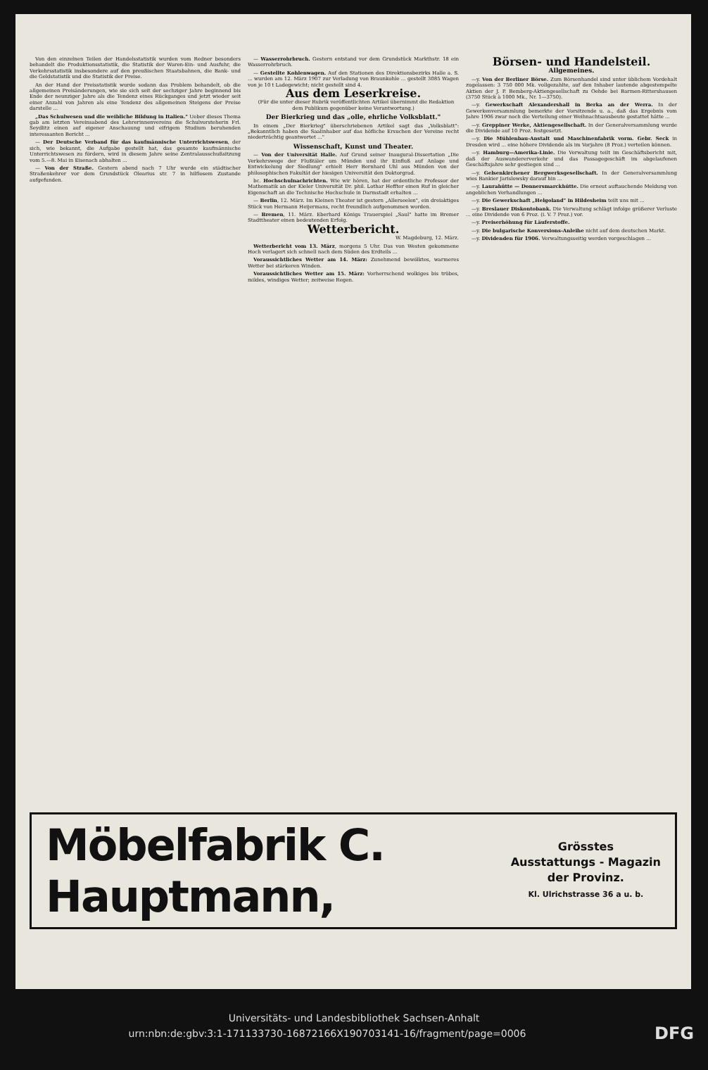Von den einzelnen Teilen der Handelsstatistik wurden vom Redner besonders behandelt die Produktionsstatistik, die Statistik der Waren-Ein- und Ausfuhr, die Verkehrsstatistik insbesondere auf den preußischen Staatsbahnen, die Bank- und die Geldstatistik und die Statistik der Preise.
An der Hand der Preisstatistik wurde sodann das Problem behandelt, ob die allgemeinen Preisänderungen, wie sie sich seit der sechziger Jahre beginnend bis Ende der neunziger Jahre als die Tendenz eines Rückganges und jetzt wieder seit einer Anzahl von Jahren als eine Tendenz des allgemeinen Steigens der Preise darstelle ...
„Das Schulwesen und die weibliche Bildung in Italien." Ueber dieses Thema gab am letzten Vereinsabend des Lehrerinnenvereins die Schulvorsteherin Frl. Seydlitz einen auf eigener Anschauung und eifrigem Studium beruhenden interessanten Bericht ...
— Der Deutsche Verband für das kaufmännische Unterrichtswesen, der sich, wie bekannt, die Aufgabe gestellt hat, das gesamte kaufmännische Unterrichtswesen zu fördern, wird in diesem Jahre seine Zentralausschußsitzung vom 5.—8. Mai in Eisenach abhalten ...
— Von der Straße. Gestern abend nach 7 Uhr wurde ein städtischer Straßenkehrer vor dem Grundstück Olearius str. 7 in hilflosem Zustande aufgefunden.
— Wasserrohrbruch. Gestern entstand vor dem Grundstück Markthstr. 18 ein Wasserrohrbruch.
— Gestellte Kohlenwagen. Auf den Stationen des Direktionsbezirks Halle a. S. ... wurden am 12. März 1907 zur Verladung von Braunkohle ... gestellt 3085 Wagen von je 10 t Ladegewicht; nicht gestellt sind 4.
Aus dem Leserkreise.
(Für die unter dieser Rubrik veröffentlichten Artikel übernimmt die Redaktion dem Publikum gegenüber keine Verantwortung.)
Der Bierkrieg und das „olle, ehrliche Volksblatt."
In einem „Der Bierkrieg" überschriebenen Artikel sagt das „Volksblatt": „Bekanntlich haben die Saalinhaber auf das höfliche Ersuchen der Vereine recht niederträchtig geantwortet ..."
Wissenschaft, Kunst und Theater.
— Von der Universität Halle. Auf Grund seiner Inaugural-Dissertation „Die Verkehrswege der Flußtäler um Münden und ihr Einfluß auf Anlage und Entwickelung der Siedlung" erhielt Herr Bernhard Uhl aus Münden von der philosophischen Fakultät der hiesigen Universität den Doktorgrad.
bc. Hochschulnachrichten. Wie wir hören, hat der ordentliche Professor der Mathematik an der Kieler Universität Dr. phil. Lothar Heffter einen Ruf in gleicher Eigenschaft an die Technische Hochschule in Darmstadt erhalten ...
— Berlin, 12. März. Im Kleinen Theater ist gestern „Allerseelen", ein dreiaktiges Stück von Hermann Heijermans, recht freundlich aufgenommen worden.
— Bremen, 11. März. Eberhard Königs Trauerspiel „Saul" hatte im Bremer Stadttheater einen bedeutenden Erfolg.
Wetterbericht.
W. Magdeburg, 12. März.
Wetterbericht vom 13. März, morgens 5 Uhr. Das von Westen gekommene Hoch verlagert sich schnell nach dem Süden des Erdteils ...
Voraussichtliches Wetter am 14. März: Zunehmend bewölktes, warmeres Wetter bei stärkeren Winden.
Voraussichtliches Wetter am 15. März: Vorherrschend wolkiges bis trübes, mildes, windiges Wetter; zeitweise Regen.
Börsen- und Handelsteil.
Allgemeines.
—y. Von der Berliner Börse. Zum Börsenhandel sind unter üblichem Vordehalt zugelassen: 3 750 000 Mk. vollgezahlte, auf den Inhaber lautende abgestempelte Aktien der J. P. Bemberg-Aktiengesellschaft zu Oehde bei Barmen-Rittershausen (3750 Stück à 1000 Mk., Nr. 1—3750).
—y. Gewerkschaft Alexandershall in Berka an der Werra. In der Gewerkenversammlung bemerkte der Vorsitzende u. a., daß das Ergebnis vom Jahre 1906 zwar noch die Verteilung einer Weihnachtsausbeute gestattet hätte ...
—y. Greppiner Werke, Aktiengesellschaft. In der Generalversammlung wurde die Dividende auf 10 Proz. festgesetzt.
—y. Die Mühlenbau-Anstalt und Maschinenfabrik vorm. Gebr. Seck in Dresden wird ... eine höhere Dividende als im Vorjahre (8 Proz.) verteilen können.
—y. Hamburg—Amerika-Linie. Die Verwaltung teilt im Geschäftsbericht mit, daß der Auswandererverkehr und das Passagegeschäft im abgelaufenen Geschäftsjahre sehr gestiegen sind ...
—y. Gelsenkirchener Bergwerksgesellschaft. In der Generalversammlung wies Bankier Jarislowsky darauf hin ...
—y. Laurahütte — Donnersmarckhütte. Die erneut auftauchende Meldung von angeblichen Verhandlungen ...
—y. Die Gewerkschaft „Helgoland" in Hildesheim teilt uns mit ...
—y. Breslauer Diskontobank. Die Verwaltung schlägt infolge größerer Verluste ... eine Dividende von 6 Proz. (i. V. 7 Proz.) vor.
—y. Preiserhöhung für Läuferstoffe.
—y. Die bulgarische Konversions-Anleihe nicht auf dem deutschen Markt.
—y. Dividenden für 1906. Verwaltungsseitig werden vorgeschlagen ...
Möbelfabrik C. Hauptmann,
Grösstes
Ausstattungs - Magazin
der Provinz.
Kl. Ulrichstrasse 36 a u. b.
Universitäts- und Landesbibliothek Sachsen-Anhalt
urn:nbn:de:gbv:3:1-171133730-16872166X190703141-16/fragment/page=0006 DFG